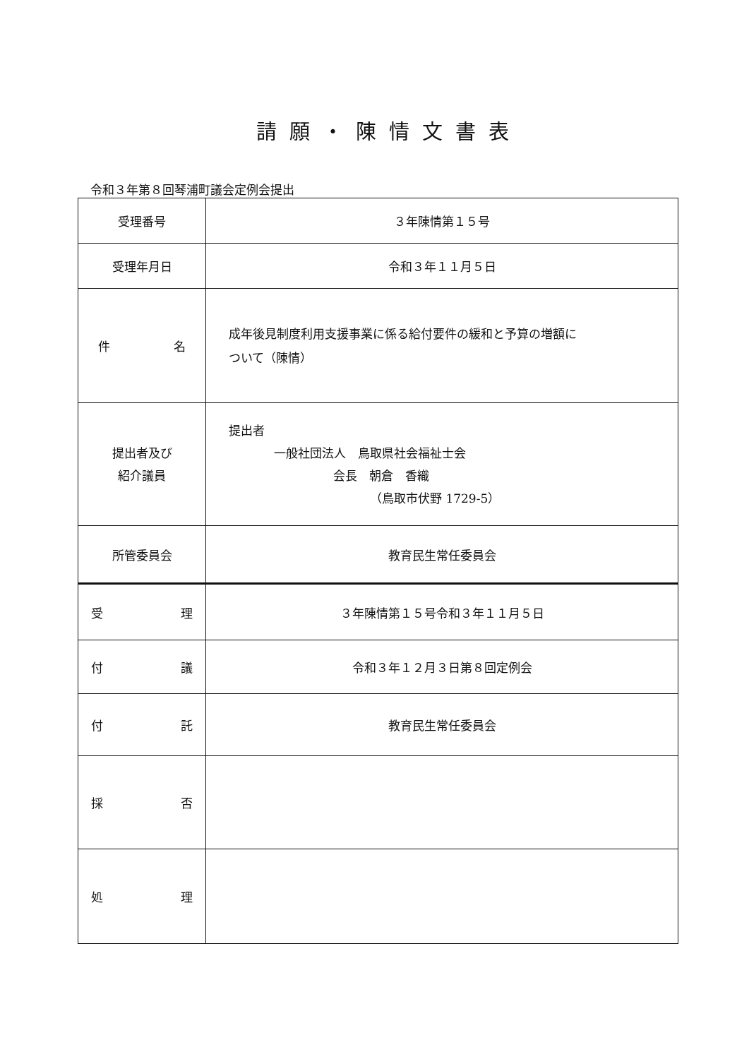請願・陳情文書表
令和３年第８回琴浦町議会定例会提出
| 受理番号 | ３年陳情第１５号 |
| 受理年月日 | 令和３年１１月５日 |
| 件 名 | 成年後見制度利用支援事業に係る給付要件の緩和と予算の増額に ついて（陳情） |
| 提出者及び 紹介議員 | 提出者 一般社団法人 鳥取県社会福祉士会 会長 朝倉 香織 （鳥取市伏野 1729-5） |
| 所管委員会 | 教育民生常任委員会 |
| 受 理 | ３年陳情第１５号令和３年１１月５日 |
| 付 議 | 令和３年１２月３日第８回定例会 |
| 付 託 | 教育民生常任委員会 |
| 採 否 | |
| 処 理 | |